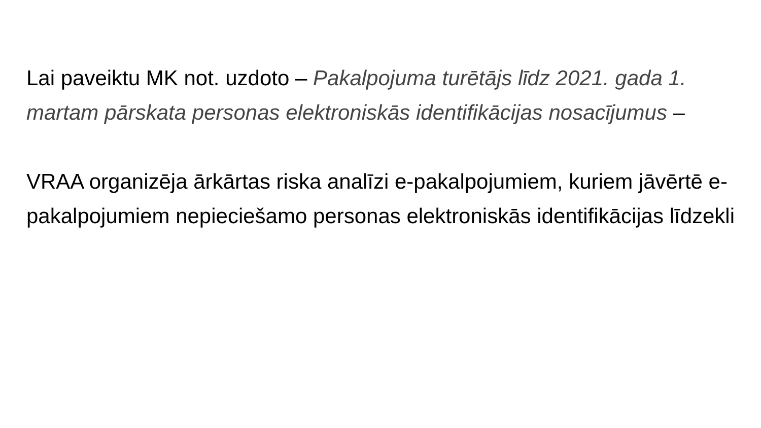Lai paveiktu MK not. uzdoto – Pakalpojuma turētājs līdz 2021. gada 1. martam pārskata personas elektroniskās identifikācijas nosacījumus –
VRAA organizēja ārkārtas riska analīzi e-pakalpojumiem, kuriem jāvērtē e-pakalpojumiem nepieciešamo personas elektroniskās identifikācijas līdzekli